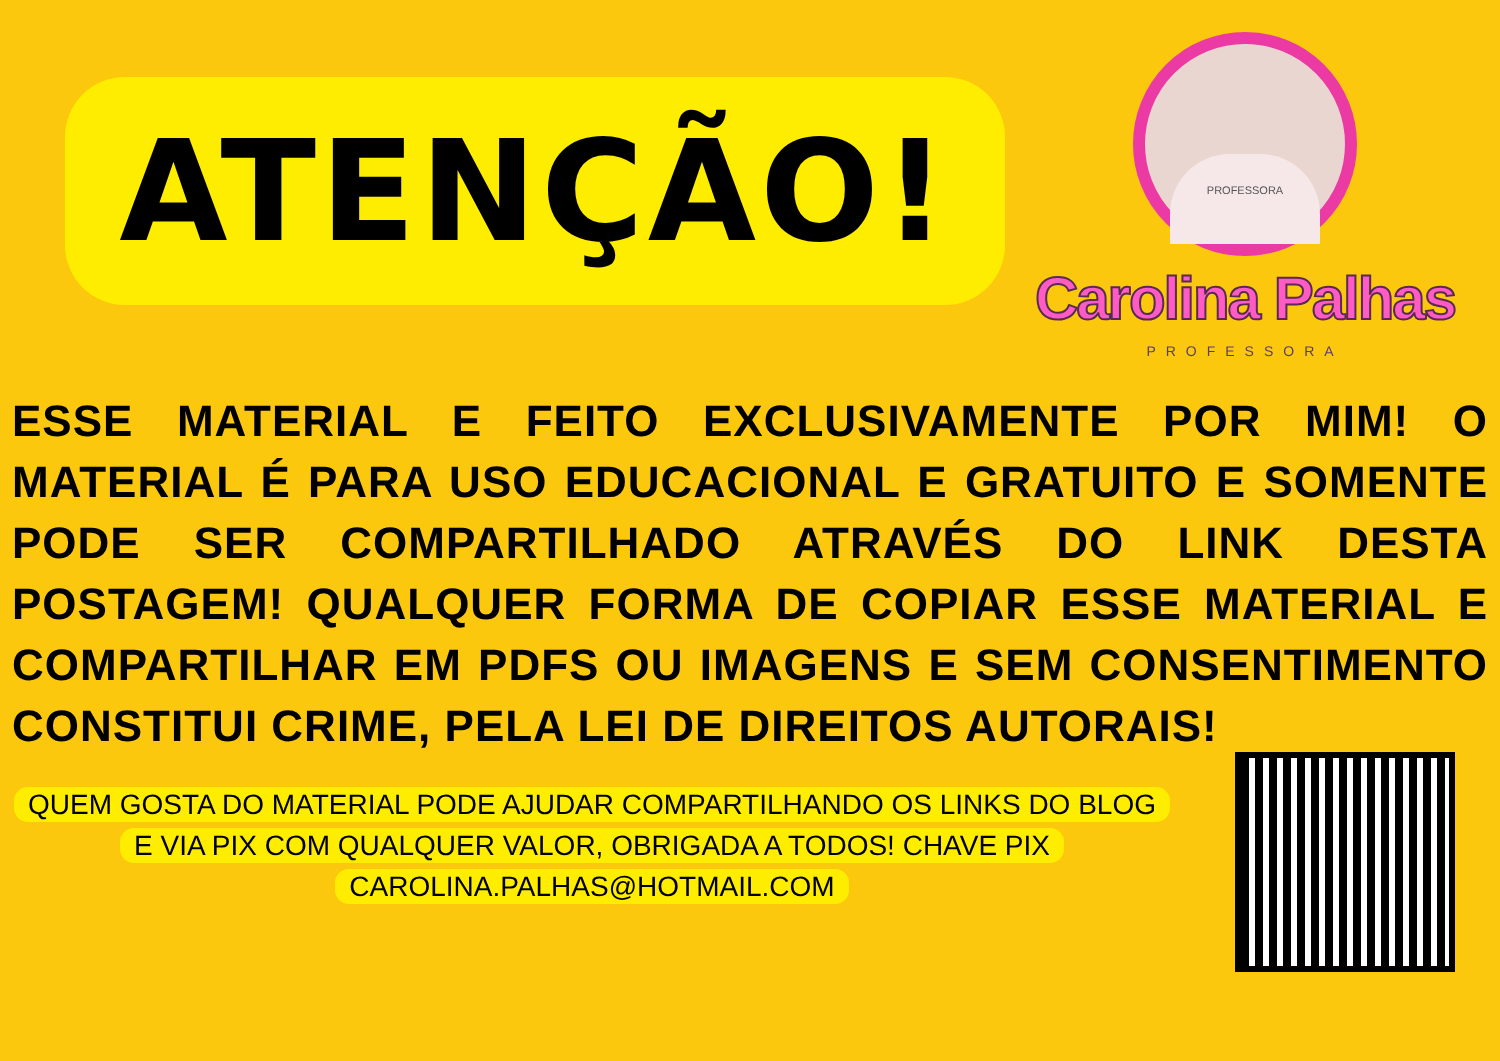ATENÇÃO!
PROFESSORA
Carolina Palhas
PROFESSORA
ESSE MATERIAL E FEITO EXCLUSIVAMENTE POR MIM! O MATERIAL É PARA USO EDUCACIONAL E GRATUITO E SOMENTE PODE SER COMPARTILHADO ATRAVÉS DO LINK DESTA POSTAGEM! QUALQUER FORMA DE COPIAR ESSE MATERIAL E COMPARTILHAR EM PDFS OU IMAGENS E SEM CONSENTIMENTO CONSTITUI CRIME, PELA LEI DE DIREITOS AUTORAIS!
QUEM GOSTA DO MATERIAL PODE AJUDAR COMPARTILHANDO OS LINKS DO BLOG E VIA PIX COM QUALQUER VALOR, OBRIGADA A TODOS! CHAVE PIX CAROLINA.PALHAS@HOTMAIL.COM